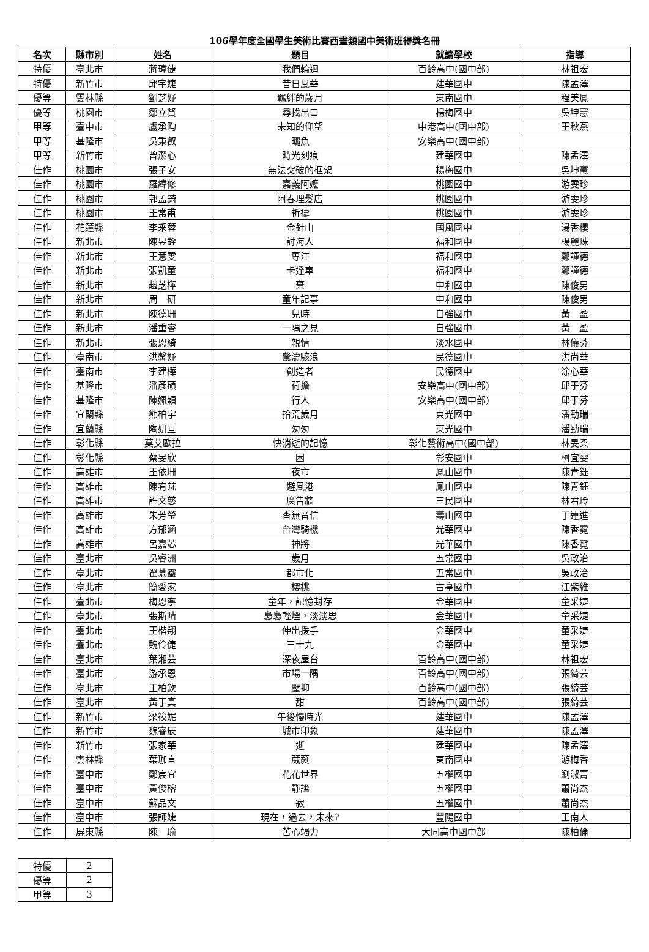106學年度全國學生美術比賽西畫類國中美術班得獎名冊
| 名次 | 縣市別 | 姓名 | 題目 | 就讀學校 | 指導 |
| --- | --- | --- | --- | --- | --- |
| 特優 | 臺北市 | 蔣瑋倢 | 我們輪迴 | 百齡高中(國中部) | 林祖宏 |
| 特優 | 新竹市 | 邱宇婕 | 昔日風華 | 建華國中 | 陳孟澤 |
| 優等 | 雲林縣 | 劉芝妤 | 羈絆的歲月 | 東南國中 | 程美鳳 |
| 優等 | 桃園市 | 鄒立賢 | 尋找出口 | 楊梅國中 | 吳坤憲 |
| 甲等 | 臺中市 | 盧承昀 | 未知的仰望 | 中港高中(國中部) | 王秋燕 |
| 甲等 | 基隆市 | 吳秉叡 | 曬魚 | 安樂高中(國中部) | |
| 甲等 | 新竹市 | 曾潔心 | 時光刻痕 | 建華國中 | 陳孟澤 |
| 佳作 | 桃園市 | 張子安 | 無法突破的框架 | 楊梅國中 | 吳坤憲 |
| 佳作 | 桃園市 | 羅緯修 | 嘉義阿嬤 | 桃園國中 | 游雯珍 |
| 佳作 | 桃園市 | 郭孟錡 | 阿春理髮店 | 桃園國中 | 游雯珍 |
| 佳作 | 桃園市 | 王常甫 | 祈禱 | 桃園國中 | 游雯珍 |
| 佳作 | 花蓮縣 | 李釆蓉 | 金針山 | 國風國中 | 湯香櫻 |
| 佳作 | 新北市 | 陳昱銓 | 討海人 | 福和國中 | 楊麗珠 |
| 佳作 | 新北市 | 王意雯 | 專注 | 福和國中 | 鄭謹德 |
| 佳作 | 新北市 | 張凱童 | 卡達車 | 福和國中 | 鄭謹德 |
| 佳作 | 新北市 | 趙芝樺 | 棄 | 中和國中 | 陳俊男 |
| 佳作 | 新北市 | 周 研 | 童年記事 | 中和國中 | 陳俊男 |
| 佳作 | 新北市 | 陳德珊 | 兒時 | 自強國中 | 黃 盈 |
| 佳作 | 新北市 | 潘重睿 | 一隅之見 | 自強國中 | 黃 盈 |
| 佳作 | 新北市 | 張恩綺 | 親情 | 淡水國中 | 林儀芬 |
| 佳作 | 臺南市 | 洪馨妤 | 驚濤駭浪 | 民德國中 | 洪尚華 |
| 佳作 | 臺南市 | 李建樺 | 創造者 | 民德國中 | 涂心華 |
| 佳作 | 基隆市 | 潘彥碩 | 荷擔 | 安樂高中(國中部) | 邱于芬 |
| 佳作 | 基隆市 | 陳姵穎 | 行人 | 安樂高中(國中部) | 邱于芬 |
| 佳作 | 宜蘭縣 | 熊柏宇 | 拾荒歲月 | 東光國中 | 潘勁瑞 |
| 佳作 | 宜蘭縣 | 陶妍亘 | 匆匆 | 東光國中 | 潘勁瑞 |
| 佳作 | 彰化縣 | 莫艾歐拉 | 快消逝的記憶 | 彰化藝術高中(國中部) | 林旻柔 |
| 佳作 | 彰化縣 | 蔡旻欣 | 困 | 彰安國中 | 柯宜雯 |
| 佳作 | 高雄市 | 王依珊 | 夜市 | 鳳山國中 | 陳青鈺 |
| 佳作 | 高雄市 | 陳宥芃 | 避風港 | 鳳山國中 | 陳青鈺 |
| 佳作 | 高雄市 | 許文慈 | 廣告牆 | 三民國中 | 林君玲 |
| 佳作 | 高雄市 | 朱芳瑩 | 杳無音信 | 壽山國中 | 丁連進 |
| 佳作 | 高雄市 | 方郁涵 | 台灣騎機 | 光華國中 | 陳香霓 |
| 佳作 | 高雄市 | 呂嘉芯 | 神將 | 光華國中 | 陳香霓 |
| 佳作 | 臺北市 | 吳睿洲 | 歲月 | 五常國中 | 吳政治 |
| 佳作 | 臺北市 | 翟慕靈 | 都市化 | 五常國中 | 吳政治 |
| 佳作 | 臺北市 | 簡愛家 | 櫻桃 | 古亭國中 | 江紫維 |
| 佳作 | 臺北市 | 梅恩寧 | 童年，記憶封存 | 金華國中 | 童采婕 |
| 佳作 | 臺北市 | 張斯晴 | 裊裊輕煙，淡淡思 | 金華國中 | 童采婕 |
| 佳作 | 臺北市 | 王楷翔 | 伸出援手 | 金華國中 | 童采婕 |
| 佳作 | 臺北市 | 魏伶倢 | 三十九 | 金華國中 | 童采婕 |
| 佳作 | 臺北市 | 葉湘芸 | 深夜屋台 | 百齡高中(國中部) | 林祖宏 |
| 佳作 | 臺北市 | 游承恩 | 市場一隅 | 百齡高中(國中部) | 張綺芸 |
| 佳作 | 臺北市 | 王柏欽 | 壓抑 | 百齡高中(國中部) | 張綺芸 |
| 佳作 | 臺北市 | 黃于真 | 甜 | 百齡高中(國中部) | 張綺芸 |
| 佳作 | 新竹市 | 梁筱妮 | 午後慢時光 | 建華國中 | 陳孟澤 |
| 佳作 | 新竹市 | 魏睿辰 | 城市印象 | 建華國中 | 陳孟澤 |
| 佳作 | 新竹市 | 張家華 | 逝 | 建華國中 | 陳孟澤 |
| 佳作 | 雲林縣 | 葉珈言 | 葳蕤 | 東南國中 | 游梅香 |
| 佳作 | 臺中市 | 鄭宸宜 | 花花世界 | 五權國中 | 劉淑菁 |
| 佳作 | 臺中市 | 黃俊榕 | 靜謐 | 五權國中 | 蕭尚杰 |
| 佳作 | 臺中市 | 蘇品文 | 寂 | 五權國中 | 蕭尚杰 |
| 佳作 | 臺中市 | 張師婕 | 現在，過去，未來? | 豐陽國中 | 王南人 |
| 佳作 | 屏東縣 | 陳 瑜 | 苦心竭力 | 大同高中國中部 | 陳柏倫 |
| 特優 | 2 |
| 優等 | 2 |
| 甲等 | 3 |